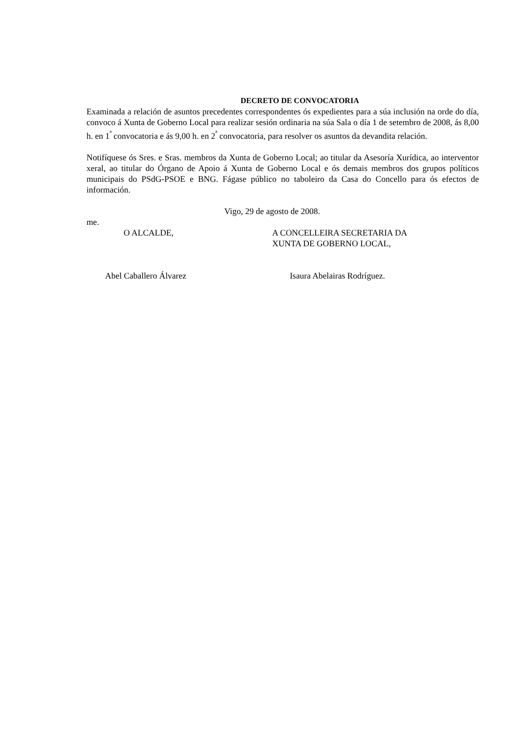DECRETO DE CONVOCATORIA
Examinada a relación de asuntos precedentes correspondentes ós expedientes para a súa inclusión na orde do día, convoco á Xunta de Goberno Local para realizar sesión ordinaria na súa Sala o día 1 de setembro de 2008, ás 8,00 h. en 1<sup>ª</sup> convocatoria e ás 9,00 h. en 2<sup>ª</sup> convocatoria, para resolver os asuntos da devandita relación.
Notifíquese ós Sres. e Sras. membros da Xunta de Goberno Local; ao titular da Asesoría Xurídica, ao interventor xeral, ao titular do Órgano de Apoio á Xunta de Goberno Local e ós demais membros dos grupos políticos municipais do PSdG-PSOE e BNG. Fágase público no taboleiro da Casa do Concello para ós efectos de información.
Vigo, 29 de agosto de 2008.
me.
O ALCALDE, A CONCELLEIRA SECRETARIA DA
XUNTA DE GOBERNO LOCAL,
Abel Caballero Álvarez Isaura Abelairas Rodríguez.